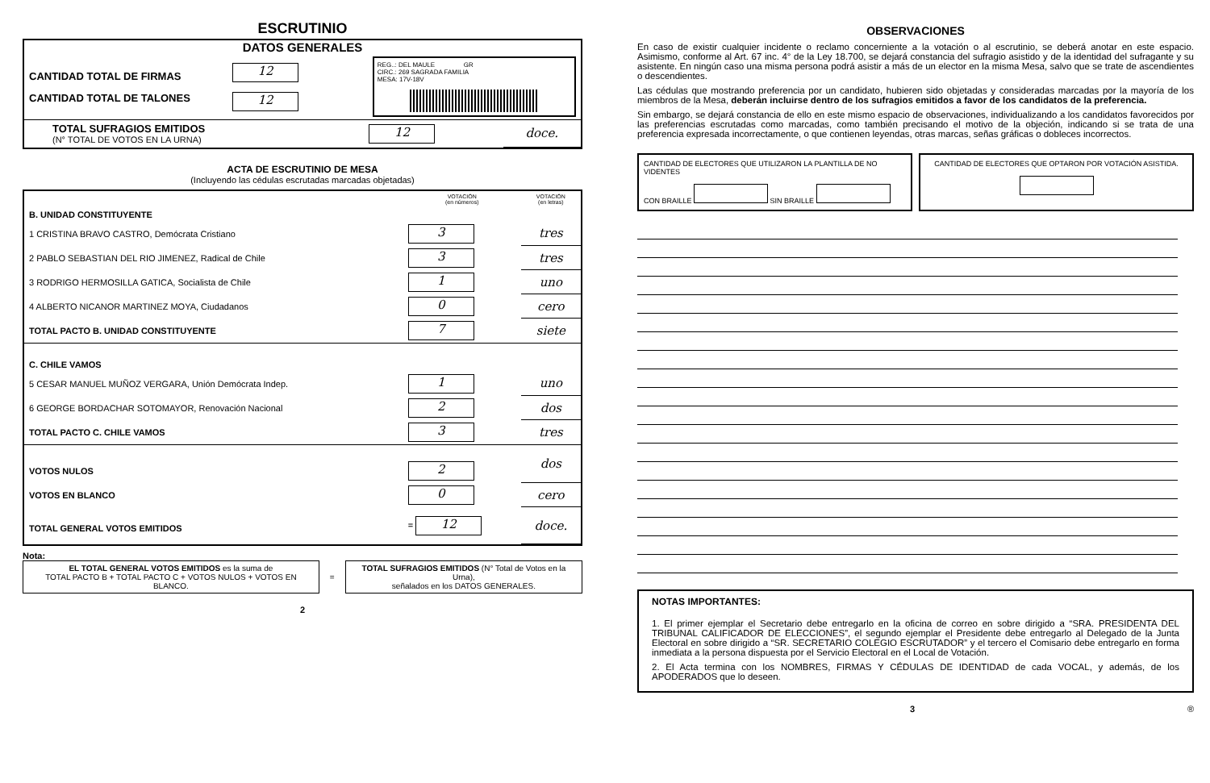ESCRUTINIO
DATOS GENERALES
| CANTIDAD TOTAL DE FIRMAS CANTIDAD TOTAL DE TALONES | 12 12 | REG..: DEL MAULE GR CIRC.: 269 SAGRADA FAMILIA MESA: 17V-18V |
| TOTAL SUFRAGIOS EMITIDOS (N° TOTAL DE VOTOS EN LA URNA) | 12 | doce. |
ACTA DE ESCRUTINIO DE MESA
(Incluyendo las cédulas escrutadas marcadas objetadas)
| | VOTACIÓN (en números) | VOTACIÓN (en letras) |
| B. UNIDAD CONSTITUYENTE | | |
| 1 CRISTINA BRAVO CASTRO, Demócrata Cristiano | 3 | tres |
| 2 PABLO SEBASTIAN DEL RIO JIMENEZ, Radical de Chile | 3 | tres |
| 3 RODRIGO HERMOSILLA GATICA, Socialista de Chile | 1 | uno |
| 4 ALBERTO NICANOR MARTINEZ MOYA, Ciudadanos | 0 | cero |
| TOTAL PACTO B. UNIDAD CONSTITUYENTE | 7 | siete |
| C. CHILE VAMOS | | |
| 5 CESAR MANUEL MUÑOZ VERGARA, Unión Demócrata Indep. | 1 | uno |
| 6 GEORGE BORDACHAR SOTOMAYOR, Renovación Nacional | 2 | dos |
| TOTAL PACTO C. CHILE VAMOS | 3 | tres |
| VOTOS NULOS | 2 | dos |
| VOTOS EN BLANCO | 0 | cero |
| TOTAL GENERAL VOTOS EMITIDOS | = 12 | doce. |
Nota:
| EL TOTAL GENERAL VOTOS EMITIDOS es la suma de TOTAL PACTO B + TOTAL PACTO C + VOTOS NULOS + VOTOS EN BLANCO. | = | TOTAL SUFRAGIOS EMITIDOS (N° Total de Votos en la Urna), señalados en los DATOS GENERALES. |
2
OBSERVACIONES
En caso de existir cualquier incidente o reclamo concerniente a la votación o al escrutinio, se deberá anotar en este espacio. Asimismo, conforme al Art. 67 inc. 4° de la Ley 18.700, se dejará constancia del sufragio asistido y de la identidad del sufragante y su asistente. En ningún caso una misma persona podrá asistir a más de un elector en la misma Mesa, salvo que se trate de ascendientes o descendientes.
Las cédulas que mostrando preferencia por un candidato, hubieren sido objetadas y consideradas marcadas por la mayoría de los miembros de la Mesa, deberán incluirse dentro de los sufragios emitidos a favor de los candidatos de la preferencia.
Sin embargo, se dejará constancia de ello en este mismo espacio de observaciones, individualizando a los candidatos favorecidos por las preferencias escrutadas como marcadas, como también precisando el motivo de la objeción, indicando si se trata de una preferencia expresada incorrectamente, o que contienen leyendas, otras marcas, señas gráficas o dobleces incorrectos.
CANTIDAD DE ELECTORES QUE UTILIZARON LA PLANTILLA DE NO VIDENTES
CON BRAILLE SIN BRAILLE
CANTIDAD DE ELECTORES QUE OPTARON POR VOTACIÓN ASISTIDA.
NOTAS IMPORTANTES:
1. El primer ejemplar el Secretario debe entregarlo en la oficina de correo en sobre dirigido a “SRA. PRESIDENTA DEL TRIBUNAL CALIFICADOR DE ELECCIONES”, el segundo ejemplar el Presidente debe entregarlo al Delegado de la Junta Electoral en sobre dirigido a “SR. SECRETARIO COLEGIO ESCRUTADOR” y el tercero el Comisario debe entregarlo en forma inmediata a la persona dispuesta por el Servicio Electoral en el Local de Votación.
2. El Acta termina con los NOMBRES, FIRMAS Y CÉDULAS DE IDENTIDAD de cada VOCAL, y además, de los APODERADOS que lo deseen.
3 ®